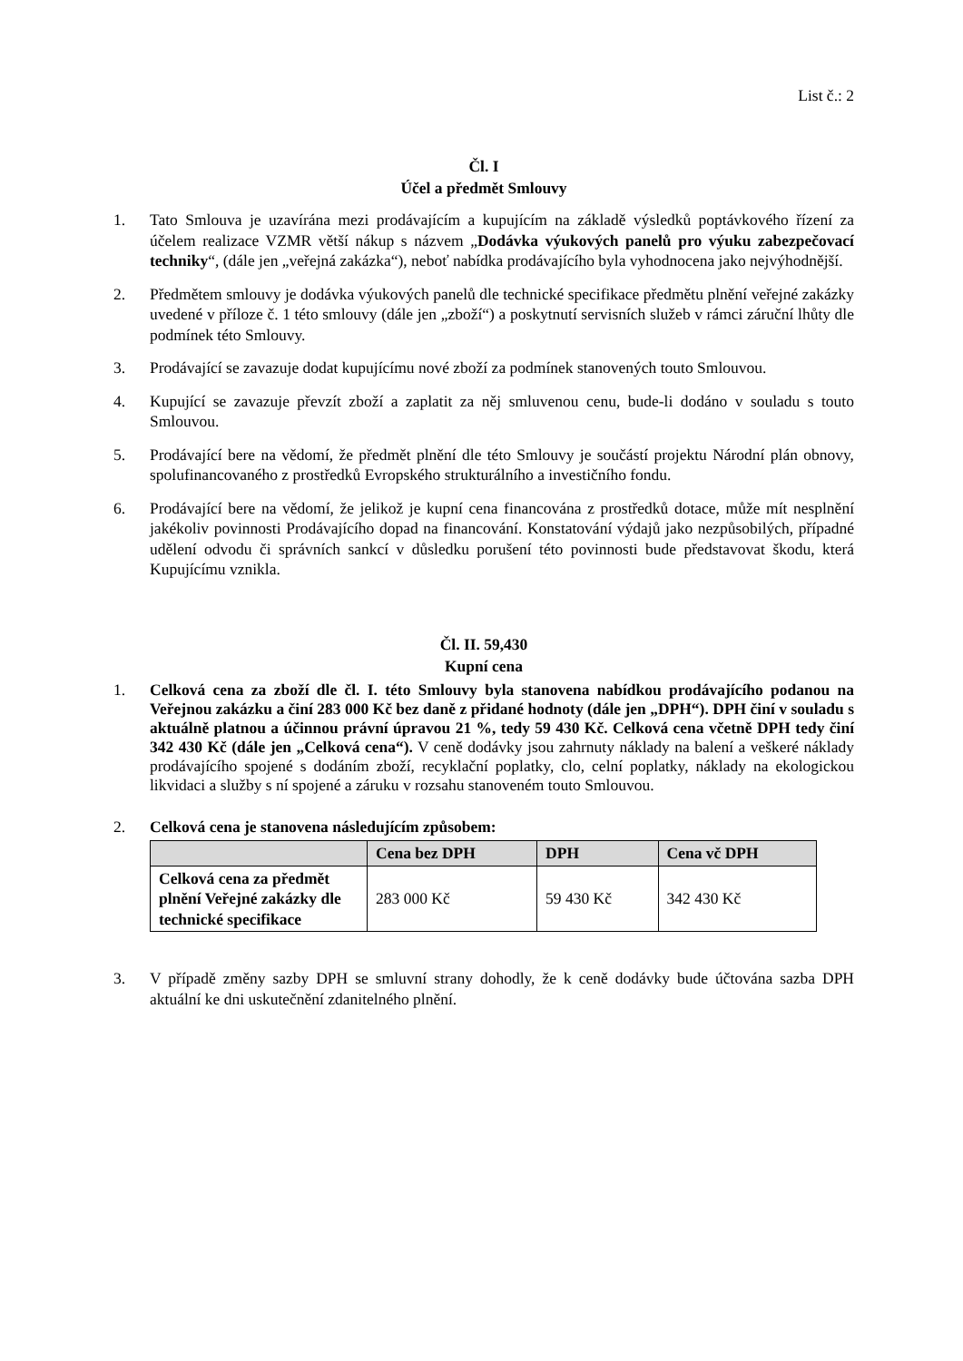List č.: 2
Čl. I
Účel a předmět Smlouvy
1. Tato Smlouva je uzavírána mezi prodávajícím a kupujícím na základě výsledků poptávkového řízení za účelem realizace VZMR větší nákup s názvem „Dodávka výukových panelů pro výuku zabezpečovací techniky“, (dále jen „veřejná zakázka“), neboť nabídka prodávajícího byla vyhodnocena jako nejvýhodnější.
2. Předmětem smlouvy je dodávka výukových panelů dle technické specifikace předmětu plnění veřejné zakázky uvedené v příloze č. 1 této smlouvy (dále jen „zboží“) a poskytnutí servisních služeb v rámci záruční lhůty dle podmínek této Smlouvy.
3. Prodávající se zavazuje dodat kupujícímu nové zboží za podmínek stanovených touto Smlouvou.
4. Kupující se zavazuje převzít zboží a zaplatit za něj smluvenou cenu, bude-li dodáno v souladu s touto Smlouvou.
5. Prodávající bere na vědomí, že předmět plnění dle této Smlouvy je součástí projektu Národní plán obnovy, spolufinancovaného z prostředků Evropského strukturálního a investičního fondu.
6. Prodávající bere na vědomí, že jelikož je kupní cena financována z prostředků dotace, může mít nesplnění jakékoliv povinnosti Prodávajícího dopad na financování. Konstatování výdajů jako nezpůsobilých, případné udělení odvodu či správních sankcí v důsledku porušení této povinnosti bude představovat škodu, která Kupujícímu vznikla.
Čl. II. 59,430
Kupní cena
1. Celková cena za zboží dle čl. I. této Smlouvy byla stanovena nabídkou prodávajícího podanou na Veřejnou zakázku a činí 283 000 Kč bez daně z přidané hodnoty (dále jen „DPH“). DPH činí v souladu s aktuálně platnou a účinnou právní úpravou 21 %, tedy 59 430 Kč. Celková cena včetně DPH tedy činí 342 430 Kč (dále jen „Celková cena“). V ceně dodávky jsou zahrnuty náklady na balení a veškeré náklady prodávajícího spojené s dodáním zboží, recyklační poplatky, clo, celní poplatky, náklady na ekologickou likvidaci a služby s ní spojené a záruku v rozsahu stanoveném touto Smlouvou.
2. Celková cena je stanovena následujícím způsobem:
| | Cena bez DPH | DPH | Cena vč DPH |
| --- | --- | --- | --- |
| Celková cena za předmět plnění Veřejné zakázky dle technické specifikace | 283 000 Kč | 59 430 Kč | 342 430 Kč |
3. V případě změny sazby DPH se smluvní strany dohodly, že k ceně dodávky bude účtována sazba DPH aktuální ke dni uskutečnění zdanitelného plnění.